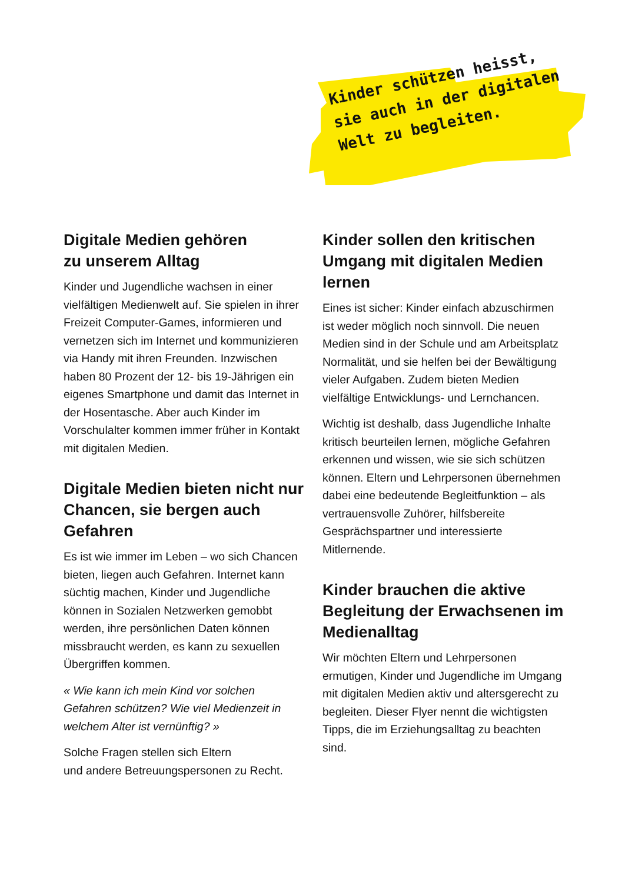Kinder schützen heisst,
sie auch in der digitalen
Welt zu begleiten.
Digitale Medien gehören
zu unserem Alltag
Kinder und Jugendliche wachsen in einer vielfältigen Medienwelt auf. Sie spielen in ihrer Freizeit Computer-Games, informieren und vernetzen sich im Internet und kommunizieren via Handy mit ihren Freunden. Inzwischen haben 80 Prozent der 12- bis 19-Jährigen ein eigenes Smartphone und damit das Internet in der Hosentasche. Aber auch Kinder im Vorschulalter kommen immer früher in Kontakt mit digitalen Medien.
Digitale Medien bieten nicht nur Chancen, sie bergen auch Gefahren
Es ist wie immer im Leben – wo sich Chancen bieten, liegen auch Gefahren. Internet kann süchtig machen, Kinder und Jugendliche können in Sozialen Netzwerken gemobbt werden, ihre persönlichen Daten können missbraucht werden, es kann zu sexuellen Übergriffen kommen.
« Wie kann ich mein Kind vor solchen Gefahren schützen? Wie viel Medienzeit in welchem Alter ist vernünftig? »
Solche Fragen stellen sich Eltern
und andere Betreuungspersonen zu Recht.
Kinder sollen den kritischen Umgang mit digitalen Medien lernen
Eines ist sicher: Kinder einfach abzuschirmen ist weder möglich noch sinnvoll. Die neuen Medien sind in der Schule und am Arbeitsplatz Normalität, und sie helfen bei der Bewältigung vieler Aufgaben. Zudem bieten Medien vielfältige Entwicklungs- und Lernchancen.
Wichtig ist deshalb, dass Jugendliche Inhalte kritisch beurteilen lernen, mögliche Gefahren erkennen und wissen, wie sie sich schützen können. Eltern und Lehrpersonen übernehmen dabei eine bedeutende Begleitfunktion – als vertrauensvolle Zuhörer, hilfsbereite Gesprächspartner und interessierte Mitlernende.
Kinder brauchen die aktive Begleitung der Erwachsenen im Medienalltag
Wir möchten Eltern und Lehrpersonen ermutigen, Kinder und Jugendliche im Umgang mit digitalen Medien aktiv und altersgerecht zu begleiten. Dieser Flyer nennt die wichtigsten Tipps, die im Erziehungsalltag zu beachten sind.